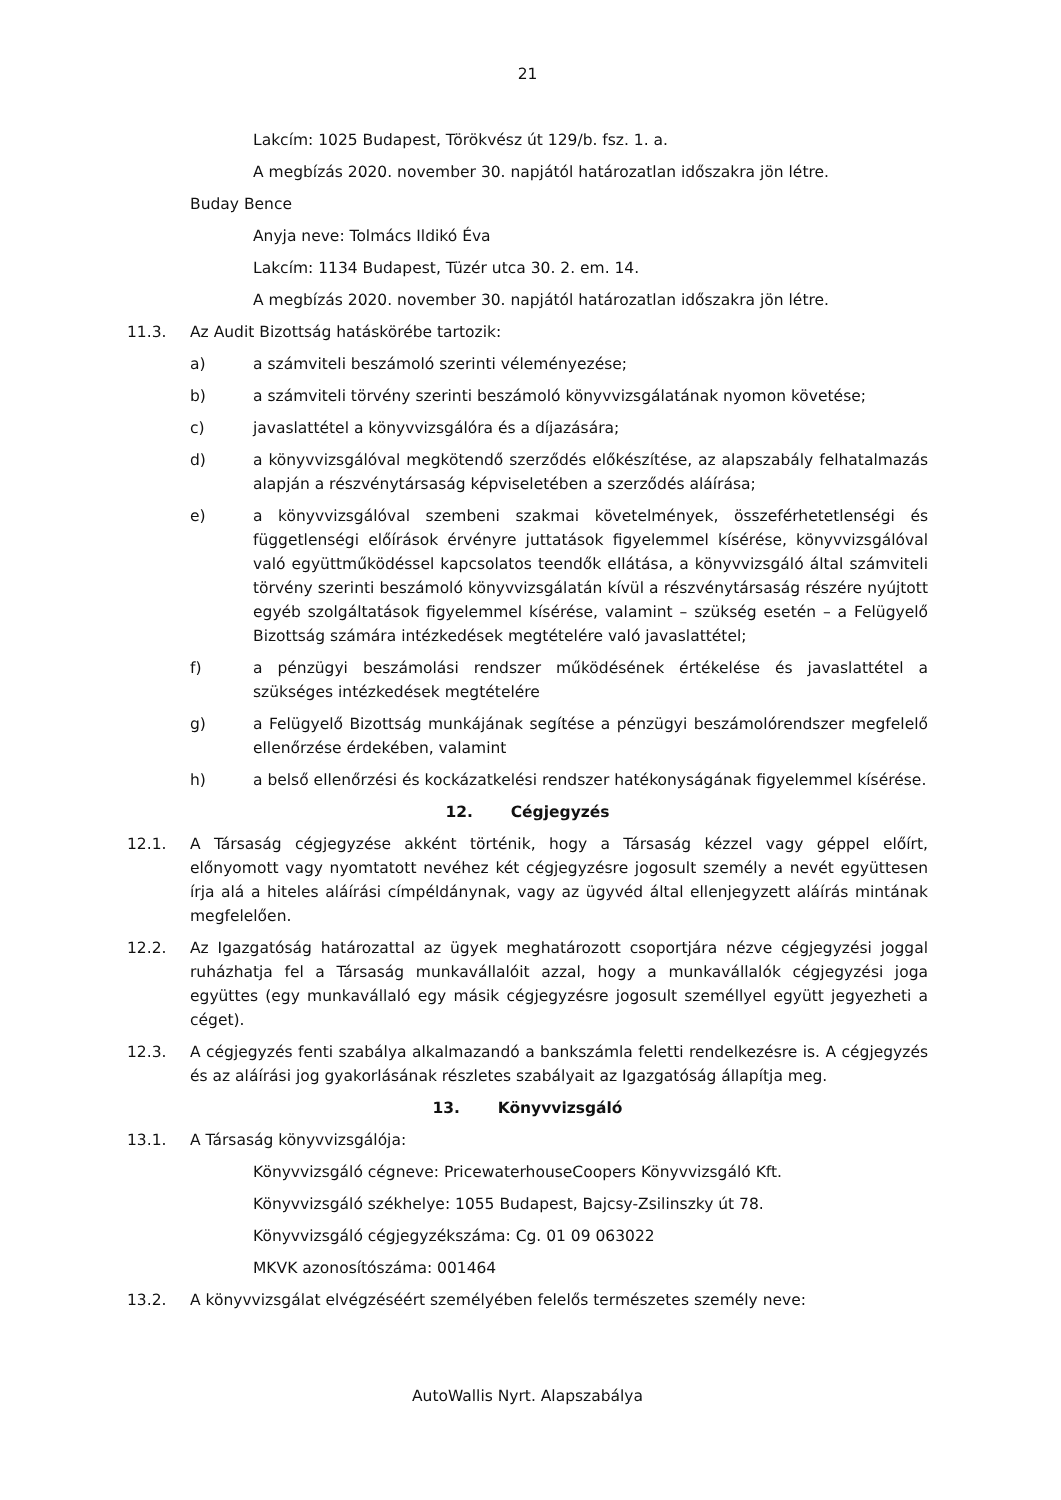21
Lakcím: 1025 Budapest, Törökvész út 129/b. fsz. 1. a.
A megbízás 2020. november 30. napjától határozatlan időszakra jön létre.
Buday Bence
Anyja neve: Tolmács Ildikó Éva
Lakcím: 1134 Budapest, Tüzér utca 30. 2. em. 14.
A megbízás 2020. november 30. napjától határozatlan időszakra jön létre.
11.3. Az Audit Bizottság hatáskörébe tartozik:
a) a számviteli beszámoló szerinti véleményezése;
b) a számviteli törvény szerinti beszámoló könyvvizsgálatának nyomon követése;
c) javaslattétel a könyvvizsgálóra és a díjazására;
d) a könyvvizsgálóval megkötendő szerződés előkészítése, az alapszabály felhatalmazás alapján a részvénytársaság képviseletében a szerződés aláírása;
e) a könyvvizsgálóval szembeni szakmai követelmények, összeférhetetlenségi és függetlenségi előírások érvényre juttatások figyelemmel kísérése, könyvvizsgálóval való együttműködéssel kapcsolatos teendők ellátása, a könyvvizsgáló által számviteli törvény szerinti beszámoló könyvvizsgálatán kívül a részvénytársaság részére nyújtott egyéb szolgáltatások figyelemmel kísérése, valamint – szükség esetén – a Felügyelő Bizottság számára intézkedések megtételére való javaslattétel;
f) a pénzügyi beszámolási rendszer működésének értékelése és javaslattétel a szükséges intézkedések megtételére
g) a Felügyelő Bizottság munkájának segítése a pénzügyi beszámolórendszer megfelelő ellenőrzése érdekében, valamint
h) a belső ellenőrzési és kockázatkelési rendszer hatékonyságának figyelemmel kísérése.
12. Cégjegyzés
12.1. A Társaság cégjegyzése akként történik, hogy a Társaság kézzel vagy géppel előírt, előnyomott vagy nyomtatott nevéhez két cégjegyzésre jogosult személy a nevét együttesen írja alá a hiteles aláírási címpéldánynak, vagy az ügyvéd által ellenjegyzett aláírás mintának megfelelően.
12.2. Az Igazgatóság határozattal az ügyek meghatározott csoportjára nézve cégjegyzési joggal ruházhatja fel a Társaság munkavállalóit azzal, hogy a munkavállalók cégjegyzési joga együttes (egy munkavállaló egy másik cégjegyzésre jogosult személlyel együtt jegyezheti a céget).
12.3. A cégjegyzés fenti szabálya alkalmazandó a bankszámla feletti rendelkezésre is. A cégjegyzés és az aláírási jog gyakorlásának részletes szabályait az Igazgatóság állapítja meg.
13. Könyvvizsgáló
13.1. A Társaság könyvvizsgálója:
Könyvvizsgáló cégneve: PricewaterhouseCoopers Könyvvizsgáló Kft.
Könyvvizsgáló székhelye: 1055 Budapest, Bajcsy-Zsilinszky út 78.
Könyvvizsgáló cégjegyzékszáma: Cg. 01 09 063022
MKVK azonosítószáma: 001464
13.2. A könyvvizsgálat elvégzéséért személyében felelős természetes személy neve:
AutoWallis Nyrt. Alapszabálya